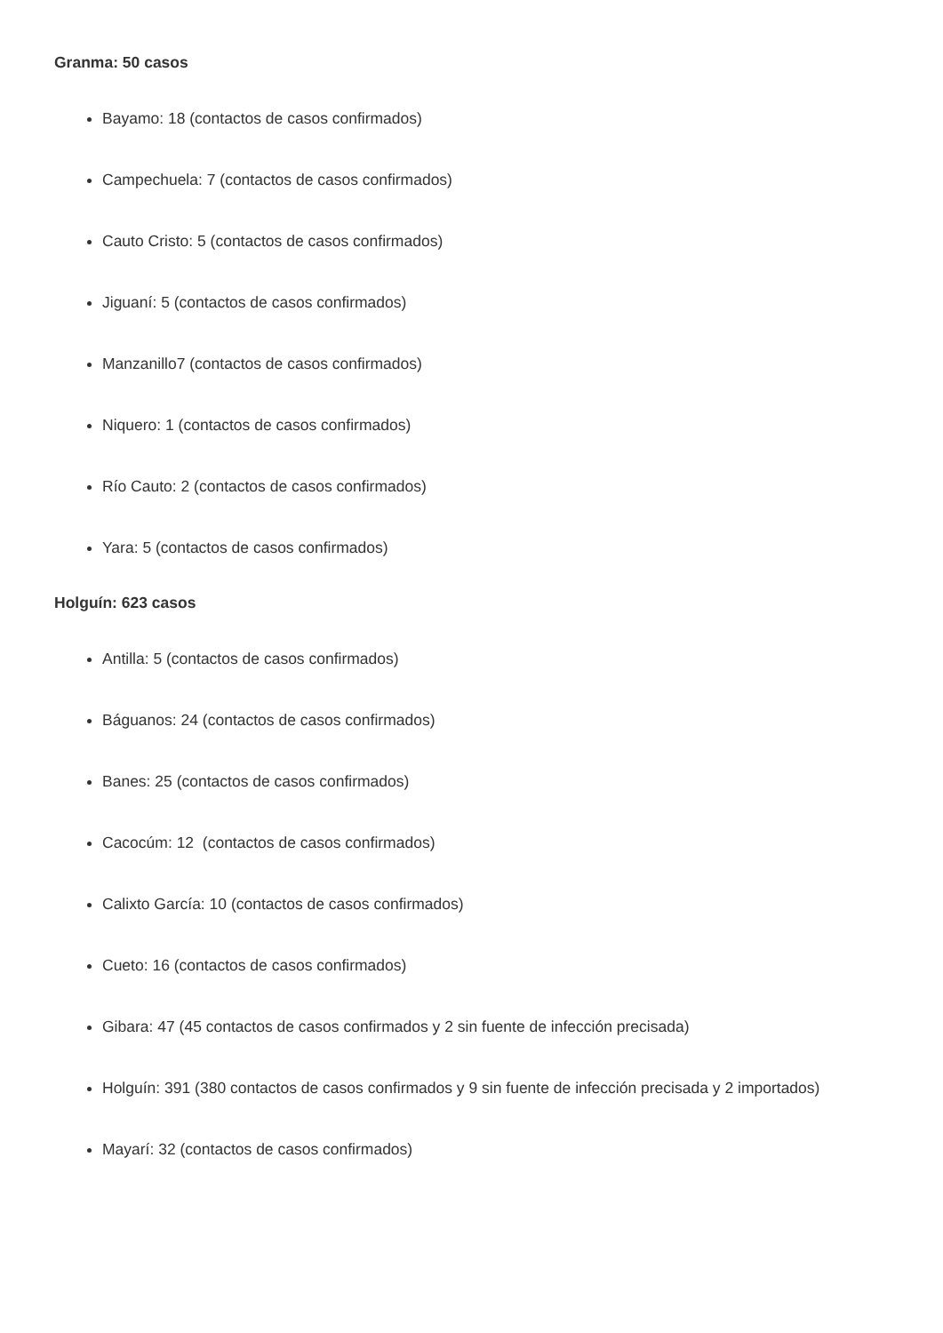Granma: 50 casos
Bayamo: 18 (contactos de casos confirmados)
Campechuela: 7 (contactos de casos confirmados)
Cauto Cristo: 5 (contactos de casos confirmados)
Jiguaní: 5 (contactos de casos confirmados)
Manzanillo7 (contactos de casos confirmados)
Niquero: 1 (contactos de casos confirmados)
Río Cauto: 2 (contactos de casos confirmados)
Yara: 5 (contactos de casos confirmados)
Holguín: 623 casos
Antilla: 5 (contactos de casos confirmados)
Báguanos: 24 (contactos de casos confirmados)
Banes: 25 (contactos de casos confirmados)
Cacocúm: 12 (contactos de casos confirmados)
Calixto García: 10 (contactos de casos confirmados)
Cueto: 16 (contactos de casos confirmados)
Gibara: 47 (45 contactos de casos confirmados y 2 sin fuente de infección precisada)
Holguín: 391 (380 contactos de casos confirmados y 9 sin fuente de infección precisada y 2 importados)
Mayarí: 32 (contactos de casos confirmados)